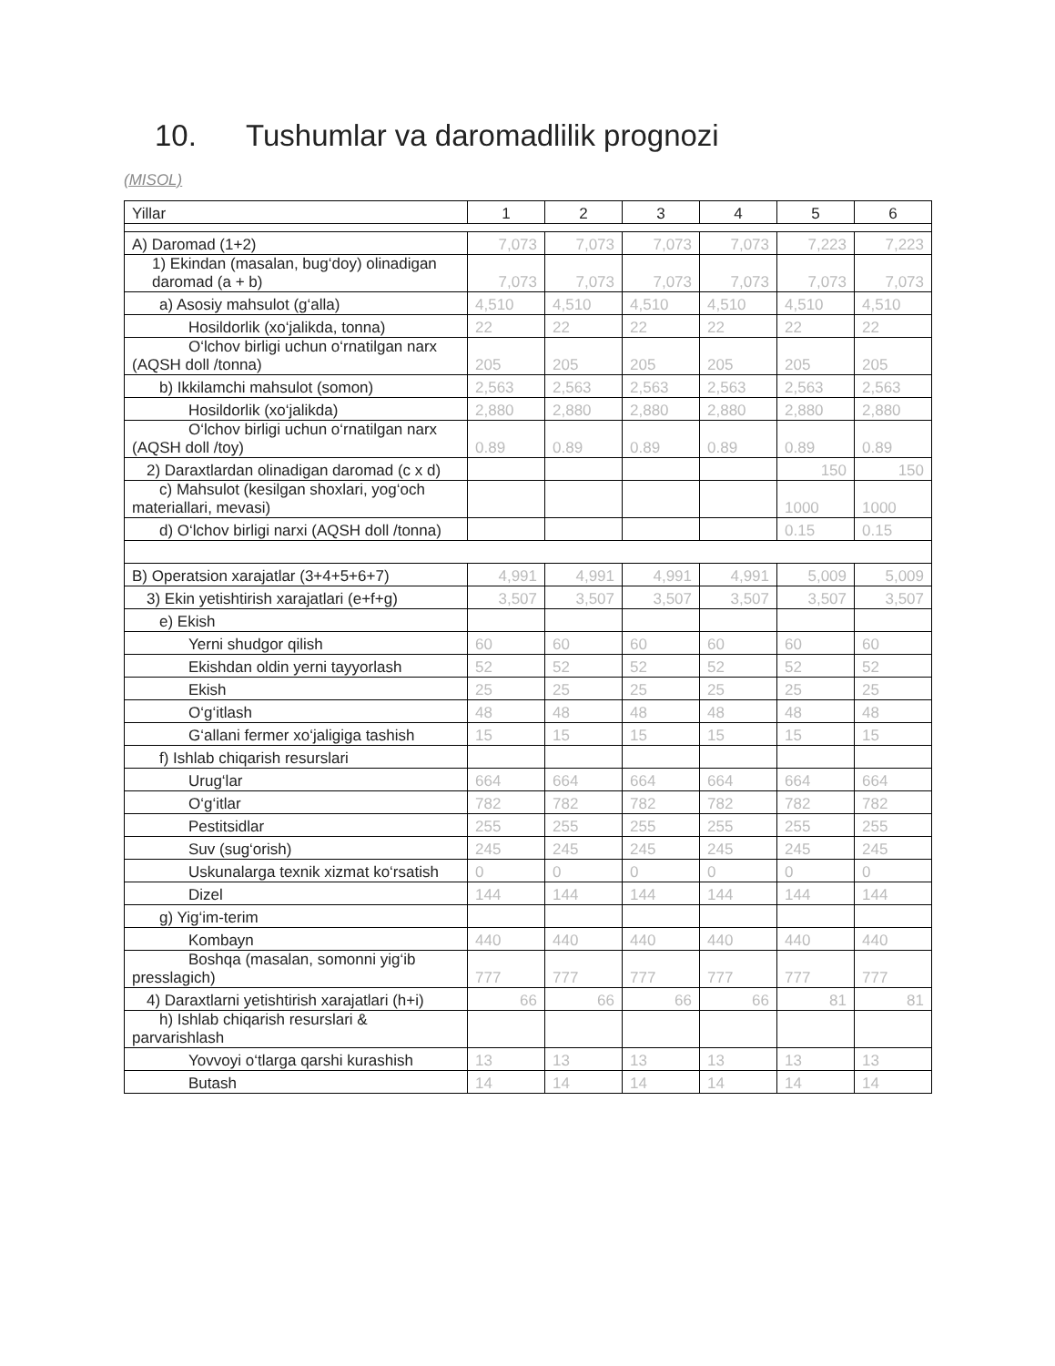10. Tushumlar va daromadlilik prognozi
(MISOL)
| Yillar | 1 | 2 | 3 | 4 | 5 | 6 |
| --- | --- | --- | --- | --- | --- | --- |
| A) Daromad (1+2) | 7,073 | 7,073 | 7,073 | 7,073 | 7,223 | 7,223 |
| 1) Ekindan (masalan, bug‘doy) olinadigan daromad (a + b) | 7,073 | 7,073 | 7,073 | 7,073 | 7,073 | 7,073 |
| a) Asosiy mahsulot (g‘alla) | 4,510 | 4,510 | 4,510 | 4,510 | 4,510 | 4,510 |
| Hosildorlik (xo‘jalikda, tonna) | 22 | 22 | 22 | 22 | 22 | 22 |
| O‘lchov birligi uchun o‘rnatilgan narx (AQSH doll /tonna) | 205 | 205 | 205 | 205 | 205 | 205 |
| b) Ikkilamchi mahsulot (somon) | 2,563 | 2,563 | 2,563 | 2,563 | 2,563 | 2,563 |
| Hosildorlik (xo‘jalikda) | 2,880 | 2,880 | 2,880 | 2,880 | 2,880 | 2,880 |
| O‘lchov birligi uchun o‘rnatilgan narx (AQSH doll /toy) | 0.89 | 0.89 | 0.89 | 0.89 | 0.89 | 0.89 |
| 2) Daraxtlardan olinadigan daromad (c x d) | | | | | 150 | 150 |
| c) Mahsulot (kesilgan shoxlari, yog‘och materiallari, mevasi) | | | | | 1000 | 1000 |
| d) O‘lchov birligi narxi (AQSH doll /tonna) | | | | | 0.15 | 0.15 |
| B) Operatsion xarajatlar (3+4+5+6+7) | 4,991 | 4,991 | 4,991 | 4,991 | 5,009 | 5,009 |
| 3) Ekin yetishtirish xarajatlari (e+f+g) | 3,507 | 3,507 | 3,507 | 3,507 | 3,507 | 3,507 |
| e) Ekish | | | | | | |
| Yerni shudgor qilish | 60 | 60 | 60 | 60 | 60 | 60 |
| Ekishdan oldin yerni tayyorlash | 52 | 52 | 52 | 52 | 52 | 52 |
| Ekish | 25 | 25 | 25 | 25 | 25 | 25 |
| O‘g‘itlash | 48 | 48 | 48 | 48 | 48 | 48 |
| G‘allani fermer xo‘jaligiga tashish | 15 | 15 | 15 | 15 | 15 | 15 |
| f) Ishlab chiqarish resurslari | | | | | | |
| Urug‘lar | 664 | 664 | 664 | 664 | 664 | 664 |
| O‘g‘itlar | 782 | 782 | 782 | 782 | 782 | 782 |
| Pestitsidlar | 255 | 255 | 255 | 255 | 255 | 255 |
| Suv (sug‘orish) | 245 | 245 | 245 | 245 | 245 | 245 |
| Uskunalarga texnik xizmat ko‘rsatish | 0 | 0 | 0 | 0 | 0 | 0 |
| Dizel | 144 | 144 | 144 | 144 | 144 | 144 |
| g) Yig‘im-terim | | | | | | |
| Kombayn | 440 | 440 | 440 | 440 | 440 | 440 |
| Boshqa (masalan, somonni yig‘ib presslagich) | 777 | 777 | 777 | 777 | 777 | 777 |
| 4) Daraxtlarni yetishtirish xarajatlari (h+i) | 66 | 66 | 66 | 66 | 81 | 81 |
| h) Ishlab chiqarish resurslari & parvarishlash | | | | | | |
| Yovvoyi o‘tlarga qarshi kurashish | 13 | 13 | 13 | 13 | 13 | 13 |
| Butash | 14 | 14 | 14 | 14 | 14 | 14 |